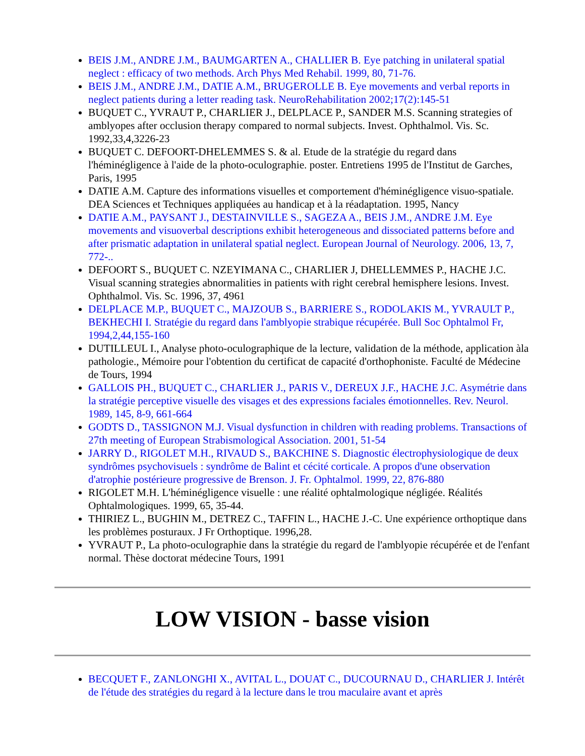BEIS J.M., ANDRE J.M., BAUMGARTEN A., CHALLIER B. Eye patching in unilateral spatial neglect : efficacy of two methods. Arch Phys Med Rehabil. 1999, 80, 71-76.
BEIS J.M., ANDRE J.M., DATIE A.M., BRUGEROLLE B. Eye movements and verbal reports in neglect patients during a letter reading task. NeuroRehabilitation 2002;17(2):145-51
BUQUET C., YVRAUT P., CHARLIER J., DELPLACE P., SANDER M.S. Scanning strategies of amblyopes after occlusion therapy compared to normal subjects. Invest. Ophthalmol. Vis. Sc. 1992,33,4,3226-23
BUQUET C. DEFOORT-DHELEMMES S. & al. Etude de la stratégie du regard dans l'héminégligence à l'aide de la photo-oculographie. poster. Entretiens 1995 de l'Institut de Garches, Paris, 1995
DATIE A.M. Capture des informations visuelles et comportement d'héminégligence visuo-spatiale. DEA Sciences et Techniques appliquées au handicap et à la réadaptation. 1995, Nancy
DATIE A.M., PAYSANT J., DESTAINVILLE S., SAGEZA A., BEIS J.M., ANDRE J.M. Eye movements and visuoverbal descriptions exhibit heterogeneous and dissociated patterns before and after prismatic adaptation in unilateral spatial neglect. European Journal of Neurology. 2006, 13, 7, 772-..
DEFOORT S., BUQUET C. NZEYIMANA C., CHARLIER J, DHELLEMMES P., HACHE J.C. Visual scanning strategies abnormalities in patients with right cerebral hemisphere lesions. Invest. Ophthalmol. Vis. Sc. 1996, 37, 4961
DELPLACE M.P., BUQUET C., MAJZOUB S., BARRIERE S., RODOLAKIS M., YVRAULT P., BEKHECHI I. Stratégie du regard dans l'amblyopie strabique récupérée. Bull Soc Ophtalmol Fr, 1994,2,44,155-160
DUTILLEUL I., Analyse photo-oculographique de la lecture, validation de la méthode, application àla pathologie., Mémoire pour l'obtention du certificat de capacité d'orthophoniste. Faculté de Médecine de Tours, 1994
GALLOIS PH., BUQUET C., CHARLIER J., PARIS V., DEREUX J.F., HACHE J.C. Asymétrie dans la stratégie perceptive visuelle des visages et des expressions faciales émotionnelles. Rev. Neurol. 1989, 145, 8-9, 661-664
GODTS D., TASSIGNON M.J. Visual dysfunction in children with reading problems. Transactions of 27th meeting of European Strabismological Association. 2001, 51-54
JARRY D., RIGOLET M.H., RIVAUD S., BAKCHINE S. Diagnostic électrophysiologique de deux syndrômes psychovisuels : syndrôme de Balint et cécité corticale. A propos d'une observation d'atrophie postérieure progressive de Brenson. J. Fr. Ophtalmol. 1999, 22, 876-880
RIGOLET M.H. L'héminégligence visuelle : une réalité ophtalmologique négligée. Réalités Ophtalmologiques. 1999, 65, 35-44.
THIRIEZ L., BUGHIN M., DETREZ C., TAFFIN L., HACHE J.-C. Une expérience orthoptique dans les problèmes posturaux. J Fr Orthoptique. 1996,28.
YVRAUT P., La photo-oculographie dans la stratégie du regard de l'amblyopie récupérée et de l'enfant normal. Thèse doctorat médecine Tours, 1991
LOW VISION - basse vision
BECQUET F., ZANLONGHI X., AVITAL L., DOUAT C., DUCOURNAU D., CHARLIER J. Intérêt de l'étude des stratégies du regard à la lecture dans le trou maculaire avant et après